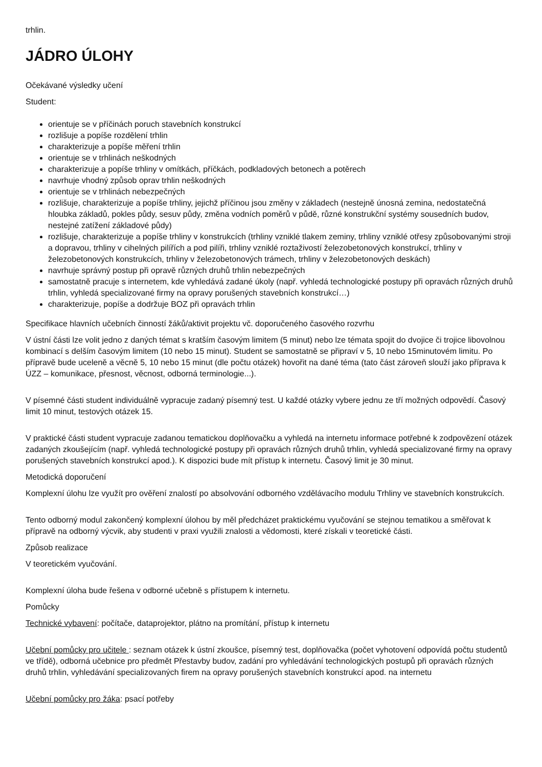trhlin.
JÁDRO ÚLOHY
Očekávané výsledky učení
Student:
orientuje se v příčinách poruch stavebních konstrukcí
rozlišuje a popíše rozdělení trhlin
charakterizuje a popíše měření trhlin
orientuje se v trhlinách neškodných
charakterizuje a popíše trhliny v omítkách, příčkách, podkladových betonech a potěrech
navrhuje vhodný způsob oprav trhlin neškodných
orientuje se v trhlinách nebezpečných
rozlišuje, charakterizuje a popíše trhliny, jejichž příčinou jsou změny v základech (nestejně únosná zemina, nedostatečná hloubka základů, pokles půdy, sesuv půdy, změna vodních poměrů v půdě, různé konstrukční systémy sousedních budov, nestejné zatížení základové půdy)
rozlišuje, charakterizuje a popíše trhliny v konstrukcích (trhliny vzniklé tlakem zeminy, trhliny vzniklé otřesy způsobovanými stroji a dopravou, trhliny v cihelných pilířích a pod pilíři, trhliny vzniklé roztaživostí železobetonových konstrukcí, trhliny v železobetonových konstrukcích, trhliny v železobetonových trámech, trhliny v železobetonových deskách)
navrhuje správný postup při opravě různých druhů trhlin nebezpečných
samostatně pracuje s internetem, kde vyhledává zadané úkoly (např. vyhledá technologické postupy při opravách různých druhů trhlin, vyhledá specializované firmy na opravy porušených stavebních konstrukcí…)
charakterizuje, popíše a dodržuje BOZ při opravách trhlin
Specifikace hlavních učebních činností žáků/aktivit projektu vč. doporučeného časového rozvrhu
V ústní části lze volit jedno z daných témat s kratším časovým limitem (5 minut) nebo lze témata spojit do dvojice či trojice libovolnou kombinací s delším časovým limitem (10 nebo 15 minut). Student se samostatně se připraví v 5, 10 nebo 15minutovém limitu. Po přípravě bude uceleně a věcně 5, 10 nebo 15 minut (dle počtu otázek) hovořit na dané téma (tato část zároveň slouží jako příprava k ÚZZ – komunikace, přesnost, věcnost, odborná terminologie...).
V písemné části student individuálně vypracuje zadaný písemný test. U každé otázky vybere jednu ze tří možných odpovědí. Časový limit 10 minut, testových otázek 15.
V praktické části student vypracuje zadanou tematickou doplňovačku a vyhledá na internetu informace potřebné k zodpovězení otázek zadaných zkoušejícím (např. vyhledá technologické postupy při opravách různých druhů trhlin, vyhledá specializované firmy na opravy porušených stavebních konstrukcí apod.). K dispozici bude mít přístup k internetu. Časový limit je 30 minut.
Metodická doporučení
Komplexní úlohu lze využít pro ověření znalostí po absolvování odborného vzdělávacího modulu Trhliny ve stavebních konstrukcích.
Tento odborný modul zakončený komplexní úlohou by měl předcházet praktickému vyučování se stejnou tematikou a směřovat k přípravě na odborný výcvik, aby studenti v praxi využili znalosti a vědomosti, které získali v teoretické části.
Způsob realizace
V teoretickém vyučování.
Komplexní úloha bude řešena v odborné učebně s přístupem k internetu.
Pomůcky
Technické vybavení: počítače, dataprojektor, plátno na promítání, přístup k internetu
Učební pomůcky pro učitele : seznam otázek k ústní zkoušce, písemný test, doplňovačka (počet vyhotovení odpovídá počtu studentů ve třídě), odborná učebnice pro předmět Přestavby budov, zadání pro vyhledávání technologických postupů při opravách různých druhů trhlin, vyhledávání specializovaných firem na opravy porušených stavebních konstrukcí apod. na internetu
Učební pomůcky pro žáka: psací potřeby